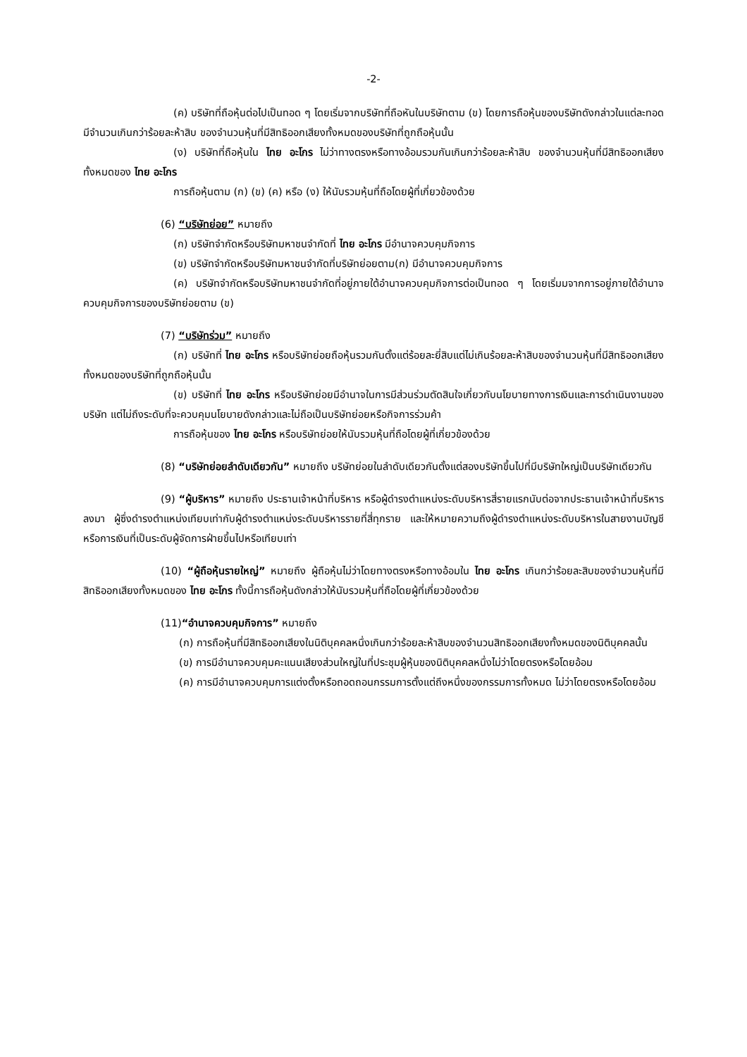-2-
(ค) บริษัทที่ถือหุ้นต่อไปเป็นทอด ๆ โดยเริ่มจากบริษัทที่ถือหันในบริษัทตาม (ข) โดยการถือหุ้นของบริษัทดังกล่าวในแต่ละทอดมีจำนวนเกินกว่าร้อยละห้าสิบ ของจำนวนหุ้นที่มีสิทธิออกเสียงทั้งหมดของบริษัทที่ถูกถือหุ้นนั้น
(ง) บริษัทที่ถือหุ้นใน ไทย อะโกร ไม่ว่าทางตรงหรือทางอ้อมรวมกันเกินกว่าร้อยละห้าสิบ ของจำนวนหุ้นที่มีสิทธิออกเสียงทั้งหมดของ ไทย อะโกร
การถือหุ้นตาม (ก) (ข) (ค) หรือ (ง) ให้นับรวมหุ้นที่ถือโดยผู้ที่เกี่ยวข้องด้วย
(6) “บริษัทย่อย” หมายถึง
(ก) บริษัทจำกัดหรือบริษัทมหาชนจำกัดที่ ไทย อะโกร มีอำนาจควบคุมกิจการ
(ข) บริษัทจำกัดหรือบริษัทมหาชนจำกัดที่บริษัทย่อยตาม(ก) มีอำนาจควบคุมกิจการ
(ค) บริษัทจำกัดหรือบริษัทมหาชนจำกัดที่อยู่ภายใต้อำนาจควบคุมกิจการต่อเป็นทอด ๆ โดยเริ่มมจากการอยู่ภายใต้อำนาจควบคุมกิจการของบริษัทย่อยตาม (ข)
(7) “บริษัทร่วม” หมายถึง
(ก) บริษัทที่ ไทย อะโกร หรือบริษัทย่อยถือหุ้นรวมกันตั้งแต่ร้อยละยี่สิบแต่ไม่เกินร้อยละห้าสิบของจำนวนหุ้นที่มีสิทธิออกเสียงทั้งหมดของบริษัทที่ถูกถือหุ้นนั้น
(ข) บริษัทที่ ไทย อะโกร หรือบริษัทย่อยมีอำนาจในการมีส่วนร่วมตัดสินใจเกี่ยวกับนโยบายทางการเงินและการดำเนินงานของบริษัท แต่ไม่ถึงระดับที่จะควบคุมนโยบายดังกล่าวและไม่ถือเป็นบริษัทย่อยหรือกิจการร่วมค้า
การถือหุ้นของ ไทย อะโกร หรือบริษัทย่อยให้นับรวมหุ้นที่ถือโดยผู้ที่เกี่ยวข้องด้วย
(8) “บริษัทย่อยลำดับเดียวกัน” หมายถึง บริษัทย่อยในลำดับเดียวกันตั้งแต่สองบริษัทขึ้นไปที่มีบริษัทใหญ่เป็นบริษัทเดียวกัน
(9) “ผู้บริหาร” หมายถึง ประธานเจ้าหน้าที่บริหาร หรือผู้ดำรงตำแหน่งระดับบริหารสี่รายแรกนับต่อจากประธานเจ้าหน้าที่บริหารลงมา ผู้ซึ่งดำรงตำแหน่งเทียบเท่ากับผู้ดำรงตำแหน่งระดับบริหารรายที่สี่ทุกราย และให้หมายความถึงผู้ดำรงตำแหน่งระดับบริหารในสายงานบัญชี หรือการเงินที่เป็นระดับผู้จัดการฝ่ายขึ้นไปหรือเทียบเท่า
(10) “ผู้ถือหุ้นรายใหญ่” หมายถึง ผู้ถือหุ้นไม่ว่าโดยทางตรงหรือทางอ้อมใน ไทย อะโกร เกินกว่าร้อยละสิบของจำนวนหุ้นที่มีสิทธิออกเสียงทั้งหมดของ ไทย อะโกร ทั้งนี้การถือหุ้นดังกล่าวให้นับรวมหุ้นที่ถือโดยผู้ที่เกี่ยวข้องด้วย
(11)“อำนาจควบคุมกิจการ” หมายถึง
(ก) การถือหุ้นที่มีสิทธิออกเสียงในนิติบุคคลหนึ่งเกินกว่าร้อยละห้าสิบของจำนวนสิทธิออกเสียงทั้งหมดของนิติบุคคลนั้น
(ข) การมีอำนาจควบคุมคะแนนเสียงส่วนใหญ่ในที่ประชุมผู้หุ้นของนิติบุคคลหนึ่งไม่ว่าโดยตรงหรือโดยอ้อม
(ค) การมีอำนาจควบคุมการแต่งตั้งหรือถอดถอนกรรมการตั้งแต่ถึงหนึ่งของกรรมการทั้งหมด ไม่ว่าโดยตรงหรือโดยอ้อม